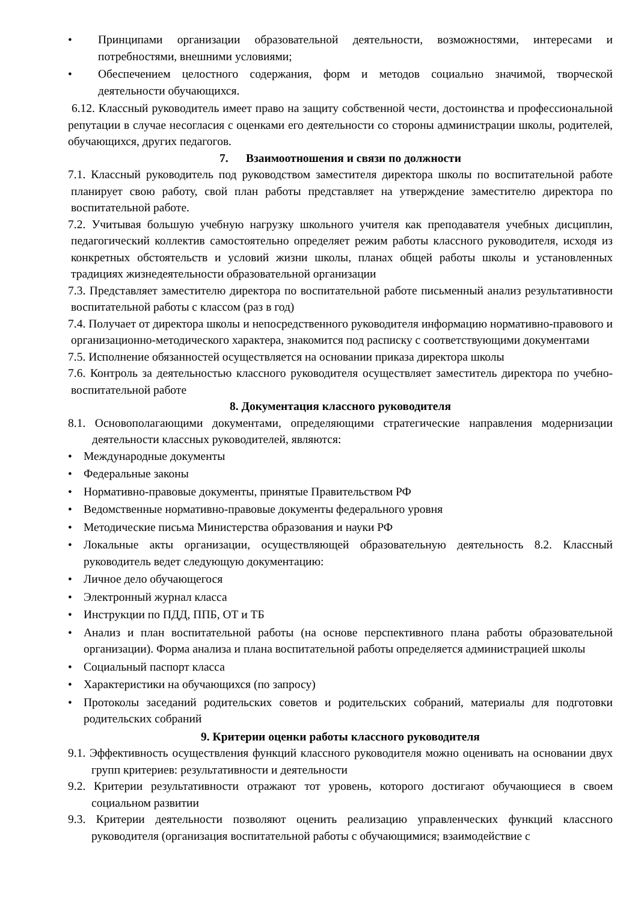• Принципами организации образовательной деятельности, возможностями, интересами и потребностями, внешними условиями;
• Обеспечением целостного содержания, форм и методов социально значимой, творческой деятельности обучающихся.
6.12. Классный руководитель имеет право на защиту собственной чести, достоинства и профессиональной репутации в случае несогласия с оценками его деятельности со стороны администрации школы, родителей, обучающихся, других педагогов.
7. Взаимоотношения и связи по должности
7.1. Классный руководитель под руководством заместителя директора школы по воспитательной работе планирует свою работу, свой план работы представляет на утверждение заместителю директора по воспитательной работе.
7.2. Учитывая большую учебную нагрузку школьного учителя как преподавателя учебных дисциплин, педагогический коллектив самостоятельно определяет режим работы классного руководителя, исходя из конкретных обстоятельств и условий жизни школы, планах общей работы школы и установленных традициях жизнедеятельности образовательной организации
7.3. Представляет заместителю директора по воспитательной работе письменный анализ результативности воспитательной работы с классом (раз в год)
7.4. Получает от директора школы и непосредственного руководителя информацию нормативно-правового и организационно-методического характера, знакомится под расписку с соответствующими документами
7.5. Исполнение обязанностей осуществляется на основании приказа директора школы
7.6. Контроль за деятельностью классного руководителя осуществляет заместитель директора по учебно-воспитательной работе
8. Документация классного руководителя
8.1. Основополагающими документами, определяющими стратегические направления модернизации деятельности классных руководителей, являются:
• Международные документы
• Федеральные законы
• Нормативно-правовые документы, принятые Правительством РФ
• Ведомственные нормативно-правовые документы федерального уровня
• Методические письма Министерства образования и науки РФ
• Локальные акты организации, осуществляющей образовательную деятельность 8.2. Классный руководитель ведет следующую документацию:
• Личное дело обучающегося
• Электронный журнал класса
• Инструкции по ПДД, ППБ, ОТ и ТБ
• Анализ и план воспитательной работы (на основе перспективного плана работы образовательной организации). Форма анализа и плана воспитательной работы определяется администрацией школы
• Социальный паспорт класса
• Характеристики на обучающихся (по запросу)
• Протоколы заседаний родительских советов и родительских собраний, материалы для подготовки родительских собраний
9. Критерии оценки работы классного руководителя
9.1. Эффективность осуществления функций классного руководителя можно оценивать на основании двух групп критериев: результативности и деятельности
9.2. Критерии результативности отражают тот уровень, которого достигают обучающиеся в своем социальном развитии
9.3. Критерии деятельности позволяют оценить реализацию управленческих функций классного руководителя (организация воспитательной работы с обучающимися; взаимодействие с